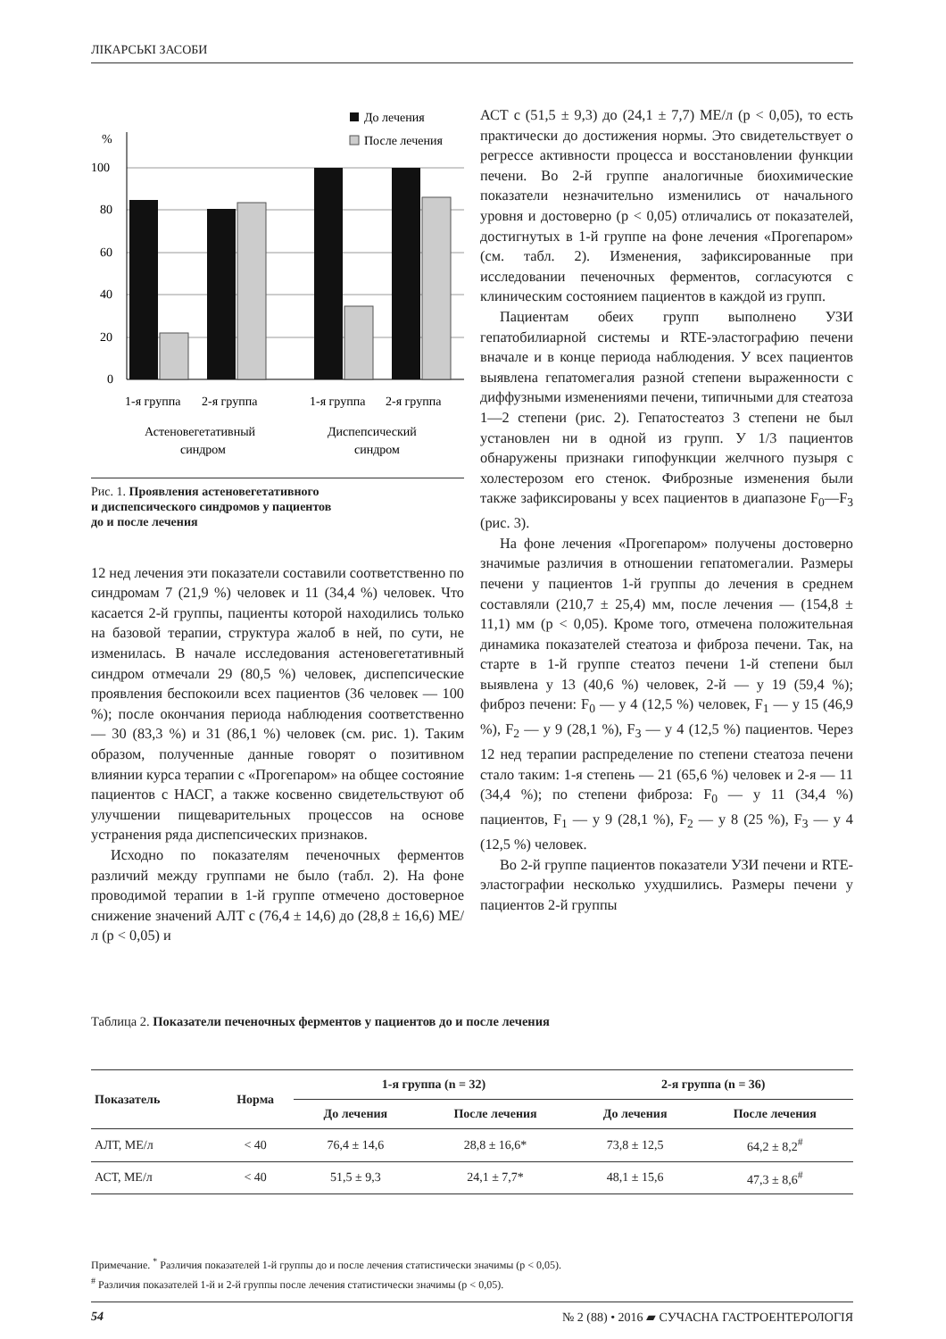ЛІКАРСЬКІ ЗАСОБИ
До лечения
После лечения
%
100
80
60
40
20
0
1-я группа
2-я группа
1-я группа
2-я группа
Астеновегетативный
синдром
Диспепсический
синдром
Рис. 1. Проявления астеновегетативного
и диспепсического синдромов у пациентов
до и после лечения
12 нед лечения эти показатели составили соответственно по синдромам 7 (21,9 %) человек и 11 (34,4 %) человек. Что касается 2-й группы, пациенты которой находились только на базовой терапии, структура жалоб в ней, по сути, не изменилась. В начале исследования астеновегетативный синдром отмечали 29 (80,5 %) человек, диспепсические проявления беспокоили всех пациентов (36 человек — 100 %); после окончания периода наблюдения соответственно — 30 (83,3 %) и 31 (86,1 %) человек (см. рис. 1). Таким образом, полученные данные говорят о позитивном влиянии курса терапии с «Прогепаром» на общее состояние пациентов с НАСГ, а также косвенно свидетельствуют об улучшении пищеварительных процессов на основе устранения ряда диспепсических признаков.
Исходно по показателям печеночных ферментов различий между группами не было (табл. 2). На фоне проводимой терапии в 1-й группе отмечено достоверное снижение значений АЛТ с (76,4 ± 14,6) до (28,8 ± 16,6) МЕ/л (р < 0,05) и
АСТ с (51,5 ± 9,3) до (24,1 ± 7,7) МЕ/л (р < 0,05), то есть практически до достижения нормы. Это свидетельствует о регрессе активности процесса и восстановлении функции печени. Во 2-й группе аналогичные биохимические показатели незначительно изменились от начального уровня и достоверно (р < 0,05) отличались от показателей, достигнутых в 1-й группе на фоне лечения «Прогепаром» (см. табл. 2). Изменения, зафиксированные при исследовании печеночных ферментов, согласуются с клиническим состоянием пациентов в каждой из групп.
Пациентам обеих групп выполнено УЗИ гепатобилиарной системы и RTE-эластографию печени вначале и в конце периода наблюдения. У всех пациентов выявлена гепатомегалия разной степени выраженности с диффузными изменениями печени, типичными для стеатоза 1—2 степени (рис. 2). Гепатостеатоз 3 степени не был установлен ни в одной из групп. У 1/3 пациентов обнаружены признаки гипофункции желчного пузыря с холестерозом его стенок. Фиброзные изменения были также зафиксированы у всех пациентов в диапазоне F<sub>0</sub>—F<sub>3</sub> (рис. 3).
На фоне лечения «Прогепаром» получены достоверно значимые различия в отношении гепатомегалии. Размеры печени у пациентов 1-й группы до лечения в среднем составляли (210,7 ± 25,4) мм, после лечения — (154,8 ± 11,1) мм (р < 0,05). Кроме того, отмечена положительная динамика показателей стеатоза и фиброза печени. Так, на старте в 1-й группе стеатоз печени 1-й степени был выявлена у 13 (40,6 %) человек, 2-й — у 19 (59,4 %); фиброз печени: F<sub>0</sub> — у 4 (12,5 %) человек, F<sub>1</sub> — у 15 (46,9 %), F<sub>2</sub> — у 9 (28,1 %), F<sub>3</sub> — у 4 (12,5 %) пациентов. Через 12 нед терапии распределение по степени стеатоза печени стало таким: 1-я степень — 21 (65,6 %) человек и 2-я — 11 (34,4 %); по степени фиброза: F<sub>0</sub> — у 11 (34,4 %) пациентов, F<sub>1</sub> — у 9 (28,1 %), F<sub>2</sub> — у 8 (25 %), F<sub>3</sub> — у 4 (12,5 %) человек.
Во 2-й группе пациентов показатели УЗИ печени и RTE-эластографии несколько ухудшились. Размеры печени у пациентов 2-й группы
Таблица 2. Показатели печеночных ферментов у пациентов до и после лечения
| Показатель | Норма | 1-я группа (n = 32) | | 2-я группа (n = 36) | |
| --- | --- | --- | --- | --- | --- |
| | | До лечения | После лечения | До лечения | После лечения |
| АЛТ, МЕ/л | < 40 | 76,4 ± 14,6 | 28,8 ± 16,6* | 73,8 ± 12,5 | 64,2 ± 8,2<sup>#</sup> |
| АСТ, МЕ/л | < 40 | 51,5 ± 9,3 | 24,1 ± 7,7* | 48,1 ± 15,6 | 47,3 ± 8,6<sup>#</sup> |
Примечание. <sup>*</sup> Различия показателей 1-й группы до и после лечения статистически значимы (р < 0,05).
<sup>#</sup> Различия показателей 1-й и 2-й группы после лечения статистически значимы (р < 0,05).
54 № 2 (88) • 2016 ▰ СУЧАСНА ГАСТРОЕНТЕРОЛОГІЯ